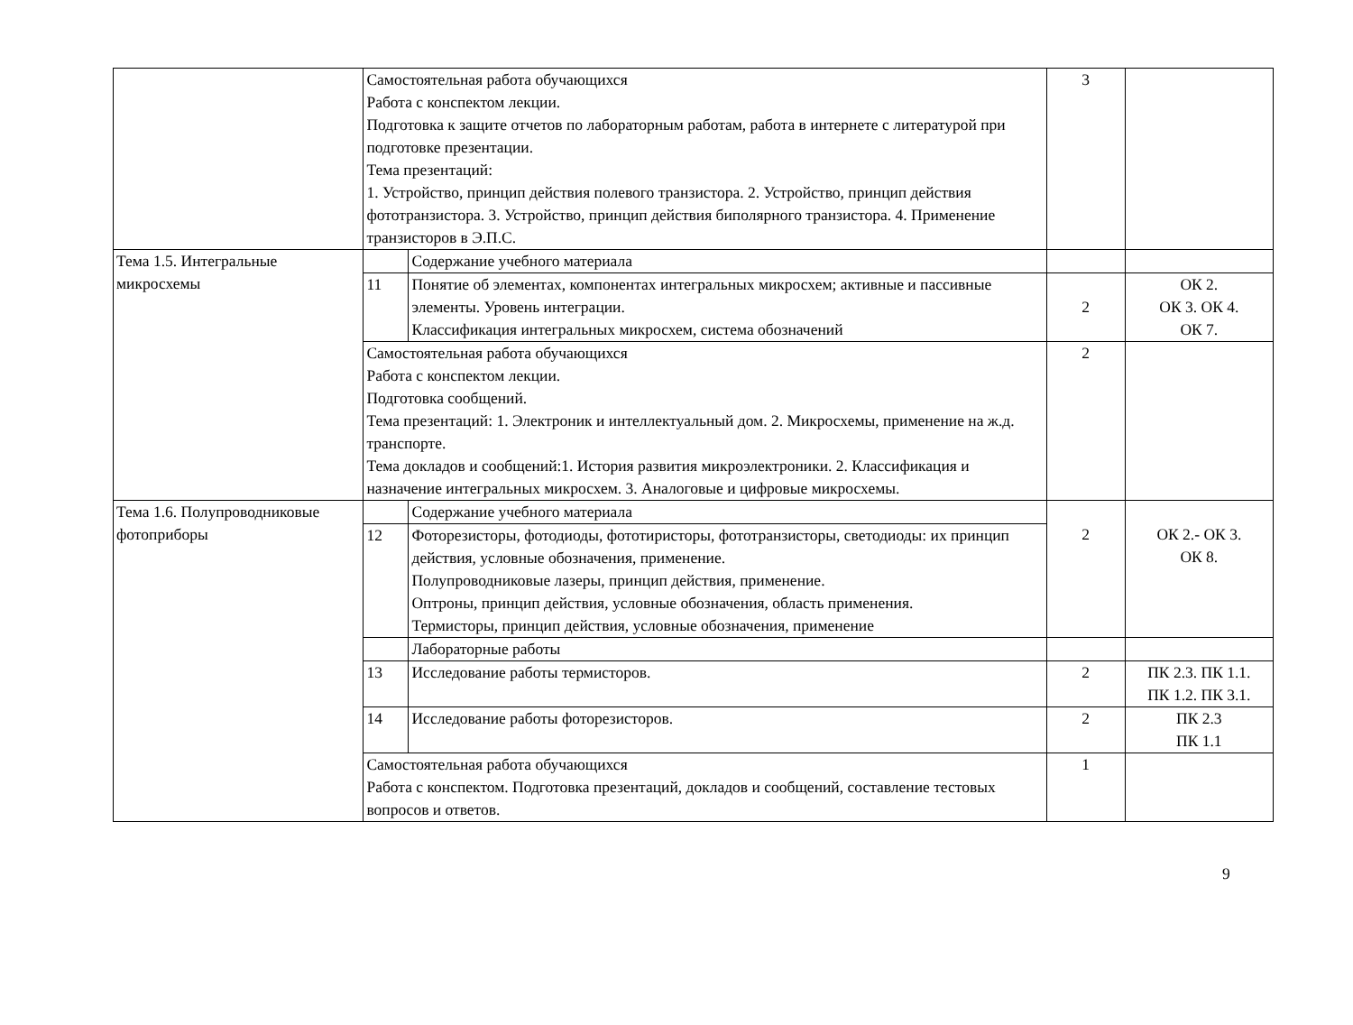| | Самостоятельная работа обучающихся Работа с конспектом лекции. Подготовка к защите отчетов по лабораторным работам, работа в интернете с литературой при подготовке презентации. Тема презентаций: 1. Устройство, принцип действия полевого транзистора. 2. Устройство, принцип действия фототранзистора. 3. Устройство, принцип действия биполярного транзистора. 4. Применение транзисторов в Э.П.С. | | 3 | |
| Тема 1.5. Интегральные микросхемы | | Содержание учебного материала | | |
| | 11 | Понятие об элементах, компонентах интегральных микросхем; активные и пассивные элементы. Уровень интеграции. Классификация интегральных микросхем, система обозначений | 2 | ОК 2. ОК 3. ОК 4. ОК 7. |
| | Самостоятельная работа обучающихся Работа с конспектом лекции. Подготовка сообщений. Тема презентаций: 1. Электроник и интеллектуальный дом. 2. Микросхемы, применение на ж.д. транспорте. Тема докладов и сообщений:1. История развития микроэлектроники. 2. Классификация и назначение интегральных микросхем. 3. Аналоговые и цифровые микросхемы. | | 2 | |
| Тема 1.6. Полупроводниковые фотоприборы | | Содержание учебного материала | 2 | ОК 2.- ОК 3. ОК 8. |
| | 12 | Фоторезисторы, фотодиоды, фототиристоры, фототранзисторы, светодиоды: их принцип действия, условные обозначения, применение. Полупроводниковые лазеры, принцип действия, применение. Оптроны, принцип действия, условные обозначения, область применения. Термисторы, принцип действия, условные обозначения, применение | | |
| | | Лабораторные работы | | |
| | 13 | Исследование работы термисторов. | 2 | ПК 2.3. ПК 1.1. ПК 1.2. ПК 3.1. |
| | 14 | Исследование работы фоторезисторов. | 2 | ПК 2.3 ПК 1.1 |
| | Самостоятельная работа обучающихся Работа с конспектом. Подготовка презентаций, докладов и сообщений, составление тестовых вопросов и ответов. | | 1 | |
9